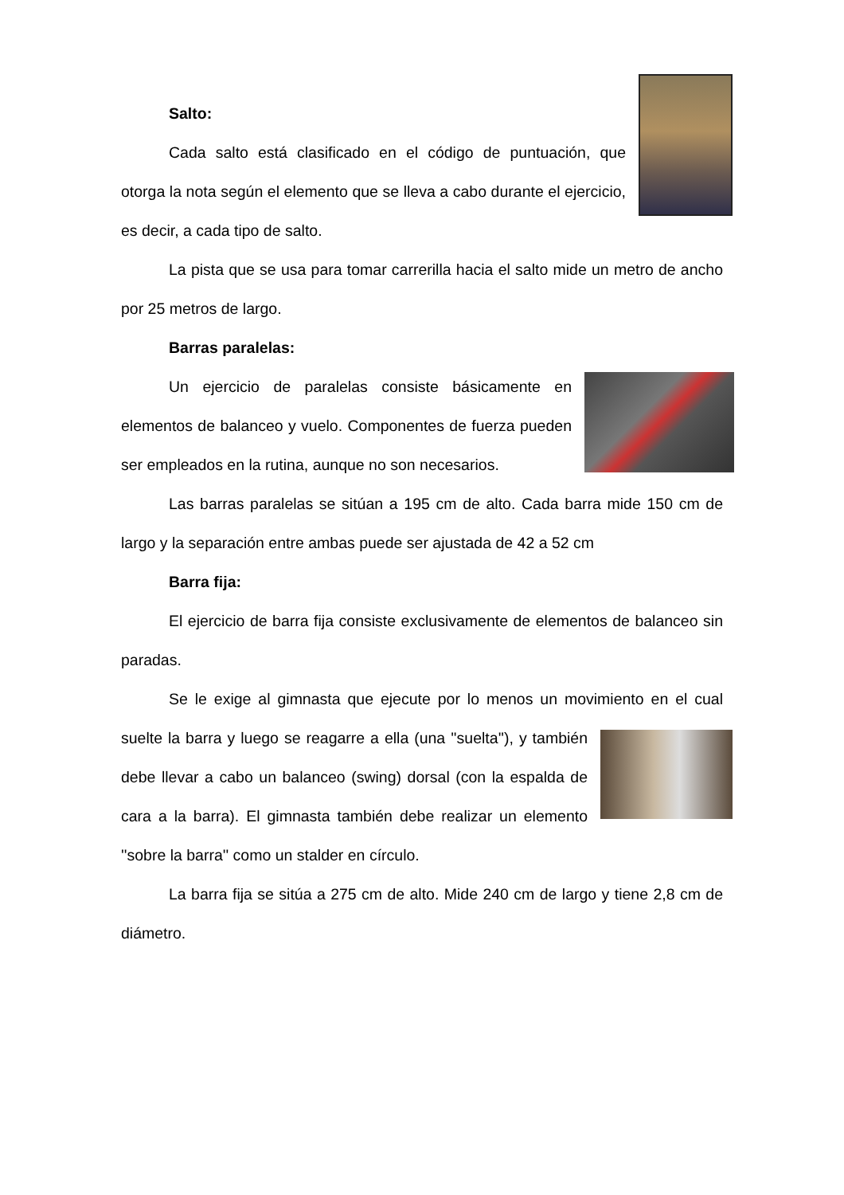Salto:
Cada salto está clasificado en el código de puntuación, que otorga la nota según el elemento que se lleva a cabo durante el ejercicio, es decir, a cada tipo de salto.
La pista que se usa para tomar carrerilla hacia el salto mide un metro de ancho por 25 metros de largo.
Barras paralelas:
Un ejercicio de paralelas consiste básicamente en elementos de balanceo y vuelo. Componentes de fuerza pueden ser empleados en la rutina, aunque no son necesarios.
Las barras paralelas se sitúan a 195 cm de alto. Cada barra mide 150 cm de largo y la separación entre ambas puede ser ajustada de 42 a 52 cm
Barra fija:
El ejercicio de barra fija consiste exclusivamente de elementos de balanceo sin paradas.
Se le exige al gimnasta que ejecute por lo menos un movimiento en el cual suelte la barra y luego se reagarre a ella (una ''suelta''), y también debe llevar a cabo un balanceo (swing) dorsal (con la espalda de cara a la barra). El gimnasta también debe realizar un elemento ''sobre la barra'' como un stalder en círculo.
La barra fija se sitúa a 275 cm de alto. Mide 240 cm de largo y tiene 2,8 cm de diámetro.